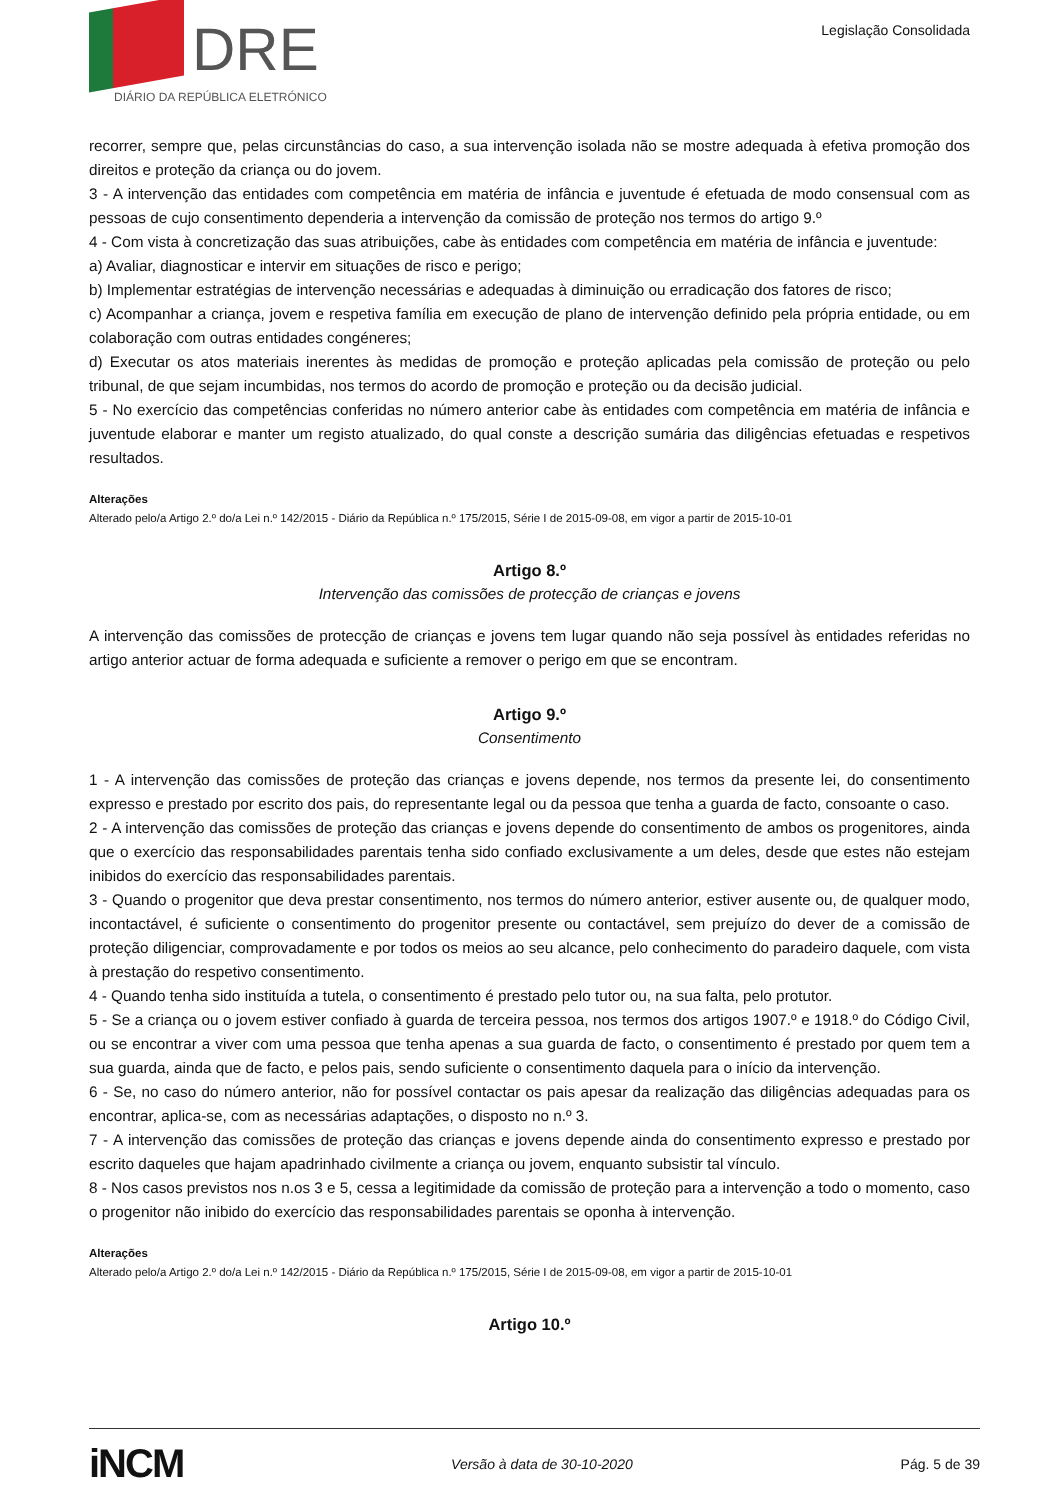DRE
DIÁRIO DA REPÚBLICA ELETRÓNICO
Legislação Consolidada
recorrer, sempre que, pelas circunstâncias do caso, a sua intervenção isolada não se mostre adequada à efetiva promoção dos direitos e proteção da criança ou do jovem.
3 - A intervenção das entidades com competência em matéria de infância e juventude é efetuada de modo consensual com as pessoas de cujo consentimento dependeria a intervenção da comissão de proteção nos termos do artigo 9.º
4 - Com vista à concretização das suas atribuições, cabe às entidades com competência em matéria de infância e juventude:
a) Avaliar, diagnosticar e intervir em situações de risco e perigo;
b) Implementar estratégias de intervenção necessárias e adequadas à diminuição ou erradicação dos fatores de risco;
c) Acompanhar a criança, jovem e respetiva família em execução de plano de intervenção definido pela própria entidade, ou em colaboração com outras entidades congéneres;
d) Executar os atos materiais inerentes às medidas de promoção e proteção aplicadas pela comissão de proteção ou pelo tribunal, de que sejam incumbidas, nos termos do acordo de promoção e proteção ou da decisão judicial.
5 - No exercício das competências conferidas no número anterior cabe às entidades com competência em matéria de infância e juventude elaborar e manter um registo atualizado, do qual conste a descrição sumária das diligências efetuadas e respetivos resultados.
Alterações
Alterado pelo/a Artigo 2.º do/a Lei n.º 142/2015 - Diário da República n.º 175/2015, Série I de 2015-09-08, em vigor a partir de 2015-10-01
Artigo 8.º
Intervenção das comissões de protecção de crianças e jovens
A intervenção das comissões de protecção de crianças e jovens tem lugar quando não seja possível às entidades referidas no artigo anterior actuar de forma adequada e suficiente a remover o perigo em que se encontram.
Artigo 9.º
Consentimento
1 - A intervenção das comissões de proteção das crianças e jovens depende, nos termos da presente lei, do consentimento expresso e prestado por escrito dos pais, do representante legal ou da pessoa que tenha a guarda de facto, consoante o caso.
2 - A intervenção das comissões de proteção das crianças e jovens depende do consentimento de ambos os progenitores, ainda que o exercício das responsabilidades parentais tenha sido confiado exclusivamente a um deles, desde que estes não estejam inibidos do exercício das responsabilidades parentais.
3 - Quando o progenitor que deva prestar consentimento, nos termos do número anterior, estiver ausente ou, de qualquer modo, incontactável, é suficiente o consentimento do progenitor presente ou contactável, sem prejuízo do dever de a comissão de proteção diligenciar, comprovadamente e por todos os meios ao seu alcance, pelo conhecimento do paradeiro daquele, com vista à prestação do respetivo consentimento.
4 - Quando tenha sido instituída a tutela, o consentimento é prestado pelo tutor ou, na sua falta, pelo protutor.
5 - Se a criança ou o jovem estiver confiado à guarda de terceira pessoa, nos termos dos artigos 1907.º e 1918.º do Código Civil, ou se encontrar a viver com uma pessoa que tenha apenas a sua guarda de facto, o consentimento é prestado por quem tem a sua guarda, ainda que de facto, e pelos pais, sendo suficiente o consentimento daquela para o início da intervenção.
6 - Se, no caso do número anterior, não for possível contactar os pais apesar da realização das diligências adequadas para os encontrar, aplica-se, com as necessárias adaptações, o disposto no n.º 3.
7 - A intervenção das comissões de proteção das crianças e jovens depende ainda do consentimento expresso e prestado por escrito daqueles que hajam apadrinhado civilmente a criança ou jovem, enquanto subsistir tal vínculo.
8 - Nos casos previstos nos n.os 3 e 5, cessa a legitimidade da comissão de proteção para a intervenção a todo o momento, caso o progenitor não inibido do exercício das responsabilidades parentais se oponha à intervenção.
Alterações
Alterado pelo/a Artigo 2.º do/a Lei n.º 142/2015 - Diário da República n.º 175/2015, Série I de 2015-09-08, em vigor a partir de 2015-10-01
Artigo 10.º
iNCM Versão à data de 30-10-2020 Pág. 5 de 39